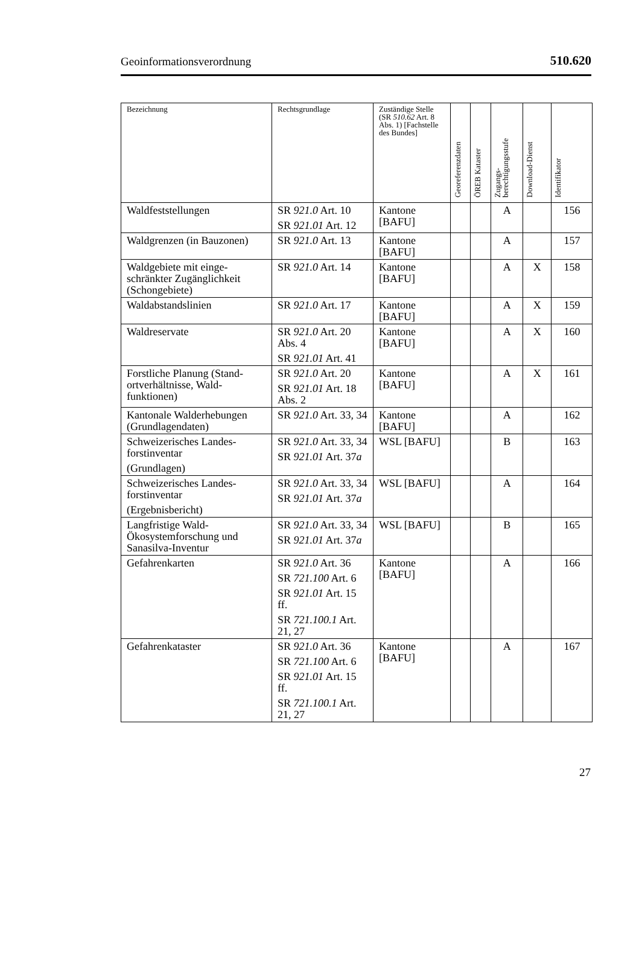Geoinformationsverordnung 510.620
| Bezeichnung | Rechtsgrundlage | Zuständige Stelle (SR 510.62 Art. 8 Abs. 1) [Fachstelle des Bundes] | Georeferenzdaten | ÖREB Kataster | Zugangs- berechtigungsstufe | Download-Dienst | Identifikator |
| --- | --- | --- | --- | --- | --- | --- | --- |
| Waldfeststellungen | SR 921.0 Art. 10 SR 921.01 Art. 12 | Kantone [BAFU] | | | A | | 156 |
| Waldgrenzen (in Bauzonen) | SR 921.0 Art. 13 | Kantone [BAFU] | | | A | | 157 |
| Waldgebiete mit einge­schränkter Zugänglichkeit (Schongebiete) | SR 921.0 Art. 14 | Kantone [BAFU] | | | A | X | 158 |
| Waldabstandslinien | SR 921.0 Art. 17 | Kantone [BAFU] | | | A | X | 159 |
| Waldreservate | SR 921.0 Art. 20 Abs. 4 SR 921.01 Art. 41 | Kantone [BAFU] | | | A | X | 160 |
| Forstliche Planung (Stand­ortverhältnisse, Wald­funktionen) | SR 921.0 Art. 20 SR 921.01 Art. 18 Abs. 2 | Kantone [BAFU] | | | A | X | 161 |
| Kantonale Walderhebun­gen (Grundlagendaten) | SR 921.0 Art. 33, 34 | Kantone [BAFU] | | | A | | 162 |
| Schweizerisches Landes­forstinventar (Grundlagen) | SR 921.0 Art. 33, 34 SR 921.01 Art. 37 a | WSL [BAFU] | | | B | | 163 |
| Schweizerisches Landes­forstinventar (Ergebnisbericht) | SR 921.0 Art. 33, 34 SR 921.01 Art. 37 a | WSL [BAFU] | | | A | | 164 |
| Langfristige Wald-Ökosystemforschung und Sanasilva-Inventur | SR 921.0 Art. 33, 34 SR 921.01 Art. 37 a | WSL [BAFU] | | | B | | 165 |
| Gefahrenkarten | SR 921.0 Art. 36 SR 721.100 Art. 6 SR 921.01 Art. 15 ff. SR 721.100.1 Art. 21, 27 | Kantone [BAFU] | | | A | | 166 |
| Gefahrenkataster | SR 921.0 Art. 36 SR 721.100 Art. 6 SR 921.01 Art. 15 ff. SR 721.100.1 Art. 21, 27 | Kantone [BAFU] | | | A | | 167 |
27